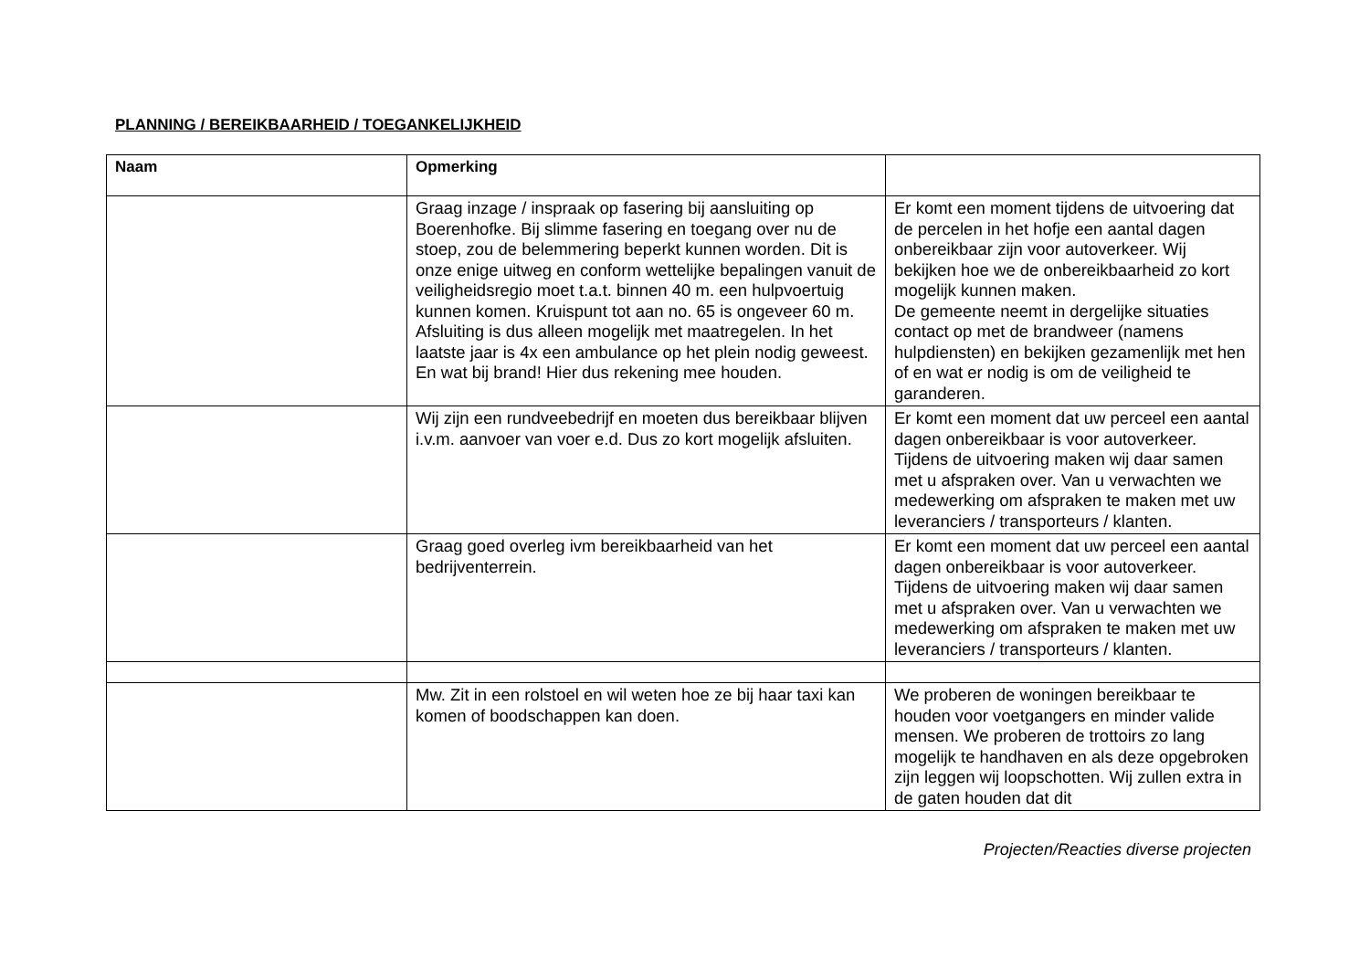PLANNING / BEREIKBAARHEID / TOEGANKELIJKHEID
| Naam | Opmerking | |
| --- | --- | --- |
| | Graag inzage / inspraak op fasering bij aansluiting op Boerenhofke. Bij slimme fasering en toegang over nu de stoep, zou de belemmering beperkt kunnen worden. Dit is onze enige uitweg en conform wettelijke bepalingen vanuit de veiligheidsregio moet t.a.t. binnen 40 m. een hulpvoertuig kunnen komen. Kruispunt tot aan no. 65 is ongeveer 60 m. Afsluiting is dus alleen mogelijk met maatregelen. In het laatste jaar is 4x een ambulance op het plein nodig geweest. En wat bij brand! Hier dus rekening mee houden. | Er komt een moment tijdens de uitvoering dat de percelen in het hofje een aantal dagen onbereikbaar zijn voor autoverkeer. Wij bekijken hoe we de onbereikbaarheid zo kort mogelijk kunnen maken. De gemeente neemt in dergelijke situaties contact op met de brandweer (namens hulpdiensten) en bekijken gezamenlijk met hen of en wat er nodig is om de veiligheid te garanderen. |
| | Wij zijn een rundveebedrijf en moeten dus bereikbaar blijven i.v.m. aanvoer van voer e.d. Dus zo kort mogelijk afsluiten. | Er komt een moment dat uw perceel een aantal dagen onbereikbaar is voor autoverkeer. Tijdens de uitvoering maken wij daar samen met u afspraken over. Van u verwachten we medewerking om afspraken te maken met uw leveranciers / transporteurs / klanten. |
| | Graag goed overleg ivm bereikbaarheid van het bedrijventerrein. | Er komt een moment dat uw perceel een aantal dagen onbereikbaar is voor autoverkeer. Tijdens de uitvoering maken wij daar samen met u afspraken over. Van u verwachten we medewerking om afspraken te maken met uw leveranciers / transporteurs / klanten. |
| | Mw. Zit in een rolstoel en wil weten hoe ze bij haar taxi kan komen of boodschappen kan doen. | We proberen de woningen bereikbaar te houden voor voetgangers en minder valide mensen. We proberen de trottoirs zo lang mogelijk te handhaven en als deze opgebroken zijn leggen wij loopschotten. Wij zullen extra in de gaten houden dat dit |
Projecten/Reacties diverse projecten